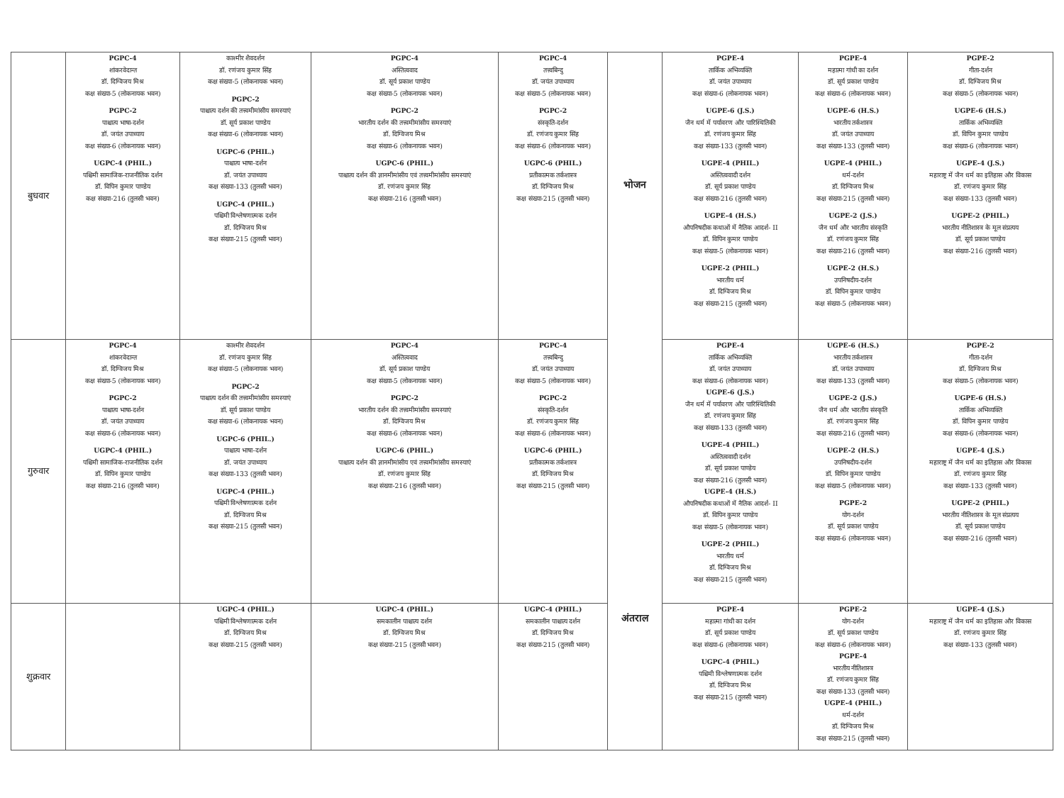| बुधवार | PGPC-4 शांकरवेदान्त डॉ. दिग्विजय मिश्र कक्ष संख्या-5 (लोकनायक भवन) PGPC-2 पाश्चात्य भाषा-दर्शन डॉ. जयंत उपाध्याय कक्ष संख्या-6 (लोकनायक भवन) UGPC-4 (PHIL.) पश्चिमी सामाजिक-राजनीतिक दर्शन डॉ. विपिन कुमार पाण्डेय कक्ष संख्या-216 (तुलसी भवन) | काश्मीर शैवदर्शन डॉ. रणंजय कुमार सिंह कक्ष संख्या-5 (लोकनायक भवन) PGPC-2 पाश्चात्य दर्शन की तत्त्वमीमांसीय समस्याएं डॉ. सूर्य प्रकाश पाण्डेय कक्ष संख्या-6 (लोकनायक भवन) UGPC-6 (PHIL.) पाश्चात्य भाषा-दर्शन डॉ. जयंत उपाध्याय कक्ष संख्या-133 (तुलसी भवन) UGPC-4 (PHIL.) पश्चिमी विश्लेषणात्मक दर्शन डॉ. दिग्विजय मिश्र कक्ष संख्या-215 (तुलसी भवन) | PGPC-4 अस्तित्ववाद डॉ. सूर्य प्रकाश पाण्डेय कक्ष संख्या-5 (लोकनायक भवन) PGPC-2 भारतीय दर्शन की तत्त्वमीमांसीय समस्याएं डॉ. दिग्विजय मिश्र कक्ष संख्या-6 (लोकनायक भवन) UGPC-6 (PHIL.) पाश्चात्य दर्शन की ज्ञानमीमांसीय एवं तत्त्वमीमांसीय समस्याएं डॉ. रणंजय कुमार सिंह कक्ष संख्या-216 (तुलसी भवन) | PGPC-4 तत्त्वबिन्दु डॉ. जयंत उपाध्याय कक्ष संख्या-5 (लोकनायक भवन) PGPC-2 संस्कृति-दर्शन डॉ. रणंजय कुमार सिंह कक्ष संख्या-6 (लोकनायक भवन) UGPC-6 (PHIL.) प्रतीकात्मक तर्कशास्त्र डॉ. दिग्विजय मिश्र कक्ष संख्या-215 (तुलसी भवन) | भोजन अंतराल | PGPE-4 तार्किक अभिव्यक्ति डॉ. जयंत उपाध्याय कक्ष संख्या-6 (लोकनायक भवन) UGPE-6 (J.S.) जैन धर्म में पर्यावरण और पारिस्थितिकी डॉ. रणंजय कुमार सिंह कक्ष संख्या-133 (तुलसी भवन) UGPE-4 (PHIL.) अस्तित्ववादी दर्शन डॉ. सूर्य प्रकाश पाण्डेय कक्ष संख्या-216 (तुलसी भवन) UGPE-4 (H.S.) औपनिषदीक कथाओं में नैतिक आदर्श- II डॉ. विपिन कुमार पाण्डेय कक्ष संख्या-5 (लोकनायक भवन) UGPE-2 (PHIL.) भारतीय धर्म डॉ. दिग्विजय मिश्र कक्ष संख्या-215 (तुलसी भवन) | PGPE-4 महात्मा गांधी का दर्शन डॉ. सूर्य प्रकाश पाण्डेय कक्ष संख्या-6 (लोकनायक भवन) UGPE-6 (H.S.) भारतीय तर्कशास्त्र डॉ. जयंत उपाध्याय कक्ष संख्या-133 (तुलसी भवन) UGPE-4 (PHIL.) धर्म-दर्शन डॉ. दिग्विजय मिश्र कक्ष संख्या-215 (तुलसी भवन) UGPE-2 (J.S.) जैन धर्म और भारतीय संस्कृति डॉ. रणंजय कुमार सिंह कक्ष संख्या-216 (तुलसी भवन) UGPE-2 (H.S.) उपनिषदीय-दर्शन डॉ. विपिन कुमार पाण्डेय कक्ष संख्या-5 (लोकनायक भवन) | PGPE-2 गीता-दर्शन डॉ. दिग्विजय मिश्र कक्ष संख्या-5 (लोकनायक भवन) UGPE-6 (H.S.) तार्किक अभिव्यक्ति डॉ. विपिन कुमार पाण्डेय कक्ष संख्या-6 (लोकनायक भवन) UGPE-4 (J.S.) महाराष्ट्र में जैन धर्म का इतिहास और विकास डॉ. रणंजय कुमार सिंह कक्ष संख्या-133 (तुलसी भवन) UGPE-2 (PHIL.) भारतीय नीतिशास्त्र के मूल संप्रत्यय डॉ. सूर्य प्रकाश पाण्डेय कक्ष संख्या-216 (तुलसी भवन) |
| गुरुवार | PGPC-4 शांकरवेदान्त डॉ. दिग्विजय मिश्र कक्ष संख्या-5 (लोकनायक भवन) PGPC-2 पाश्चात्य भाषा-दर्शन डॉ. जयंत उपाध्याय कक्ष संख्या-6 (लोकनायक भवन) UGPC-4 (PHIL.) पश्चिमी सामाजिक-राजनीतिक दर्शन डॉ. विपिन कुमार पाण्डेय कक्ष संख्या-216 (तुलसी भवन) | काश्मीर शैवदर्शन डॉ. रणंजय कुमार सिंह कक्ष संख्या-5 (लोकनायक भवन) PGPC-2 पाश्चात्य दर्शन की तत्त्वमीमांसीय समस्याएं डॉ. सूर्य प्रकाश पाण्डेय कक्ष संख्या-6 (लोकनायक भवन) UGPC-6 (PHIL.) पाश्चात्य भाषा-दर्शन डॉ. जयंत उपाध्याय कक्ष संख्या-133 (तुलसी भवन) UGPC-4 (PHIL.) पश्चिमी विश्लेषणात्मक दर्शन डॉ. दिग्विजय मिश्र कक्ष संख्या-215 (तुलसी भवन) | PGPC-4 अस्तित्ववाद डॉ. सूर्य प्रकाश पाण्डेय कक्ष संख्या-5 (लोकनायक भवन) PGPC-2 भारतीय दर्शन की तत्त्वमीमांसीय समस्याएं डॉ. दिग्विजय मिश्र कक्ष संख्या-6 (लोकनायक भवन) UGPC-6 (PHIL.) पाश्चात्य दर्शन की ज्ञानमीमांसीय एवं तत्त्वमीमांसीय समस्याएं डॉ. रणंजय कुमार सिंह कक्ष संख्या-216 (तुलसी भवन) | PGPC-4 तत्त्वबिन्दु डॉ. जयंत उपाध्याय कक्ष संख्या-5 (लोकनायक भवन) PGPC-2 संस्कृति-दर्शन डॉ. रणंजय कुमार सिंह कक्ष संख्या-6 (लोकनायक भवन) UGPC-6 (PHIL.) प्रतीकात्मक तर्कशास्त्र डॉ. दिग्विजय मिश्र कक्ष संख्या-215 (तुलसी भवन) | | PGPE-4 तार्किक अभिव्यक्ति डॉ. जयंत उपाध्याय कक्ष संख्या-6 (लोकनायक भवन) UGPE-6 (J.S.) जैन धर्म में पर्यावरण और पारिस्थितिकी डॉ. रणंजय कुमार सिंह कक्ष संख्या-133 (तुलसी भवन) UGPE-4 (PHIL.) अस्तित्ववादी दर्शन डॉ. सूर्य प्रकाश पाण्डेय कक्ष संख्या-216 (तुलसी भवन) UGPE-4 (H.S.) औपनिषदीक कथाओं में नैतिक आदर्श- II डॉ. विपिन कुमार पाण्डेय कक्ष संख्या-5 (लोकनायक भवन) UGPE-2 (PHIL.) भारतीय धर्म डॉ. दिग्विजय मिश्र कक्ष संख्या-215 (तुलसी भवन) | UGPE-6 (H.S.) भारतीय तर्कशास्त्र डॉ. जयंत उपाध्याय कक्ष संख्या-133 (तुलसी भवन) UGPE-2 (J.S.) जैन धर्म और भारतीय संस्कृति डॉ. रणंजय कुमार सिंह कक्ष संख्या-216 (तुलसी भवन) UGPE-2 (H.S.) उपनिषदीय-दर्शन डॉ. विपिन कुमार पाण्डेय कक्ष संख्या-5 (लोकनायक भवन) PGPE-2 योग-दर्शन डॉ. सूर्य प्रकाश पाण्डेय कक्ष संख्या-6 (लोकनायक भवन) | PGPE-2 गीता-दर्शन डॉ. दिग्विजय मिश्र कक्ष संख्या-5 (लोकनायक भवन) UGPE-6 (H.S.) तार्किक अभिव्यक्ति डॉ. विपिन कुमार पाण्डेय कक्ष संख्या-6 (लोकनायक भवन) UGPE-4 (J.S.) महाराष्ट्र में जैन धर्म का इतिहास और विकास डॉ. रणंजय कुमार सिंह कक्ष संख्या-133 (तुलसी भवन) UGPE-2 (PHIL.) भारतीय नीतिशास्त्र के मूल संप्रत्यय डॉ. सूर्य प्रकाश पाण्डेय कक्ष संख्या-216 (तुलसी भवन) |
| शुक्रवार | | UGPC-4 (PHIL.) पश्चिमी विश्लेषणात्मक दर्शन डॉ. दिग्विजय मिश्र कक्ष संख्या-215 (तुलसी भवन) | UGPC-4 (PHIL.) समकालीन पाश्चात्य दर्शन डॉ. दिग्विजय मिश्र कक्ष संख्या-215 (तुलसी भवन) | UGPC-4 (PHIL.) समकालीन पाश्चात्य दर्शन डॉ. दिग्विजय मिश्र कक्ष संख्या-215 (तुलसी भवन) | | PGPE-4 महात्मा गांधी का दर्शन डॉ. सूर्य प्रकाश पाण्डेय कक्ष संख्या-6 (लोकनायक भवन) UGPC-4 (PHIL.) पश्चिमी विश्लेषणात्मक दर्शन डॉ. दिग्विजय मिश्र कक्ष संख्या-215 (तुलसी भवन) | PGPE-2 योग-दर्शन डॉ. सूर्य प्रकाश पाण्डेय कक्ष संख्या-6 (लोकनायक भवन) PGPE-4 भारतीय नीतिशास्त्र डॉ. रणंजय कुमार सिंह कक्ष संख्या-133 (तुलसी भवन) UGPE-4 (PHIL.) धर्म-दर्शन डॉ. दिग्विजय मिश्र कक्ष संख्या-215 (तुलसी भवन) | UGPE-4 (J.S.) महाराष्ट्र में जैन धर्म का इतिहास और विकास डॉ. रणंजय कुमार सिंह कक्ष संख्या-133 (तुलसी भवन) |